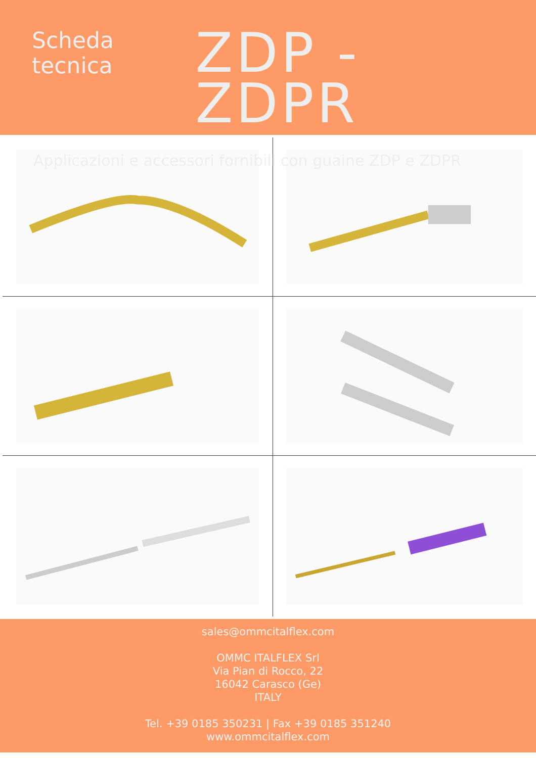Scheda
tecnica
ZDP - ZDPR
Applicazioni e accessori fornibili con guaine ZDP e ZDPR
sales@ommcitalflex.com
OMMC ITALFLEX Srl
Via Pian di Rocco, 22
16042 Carasco (Ge)
ITALY
Tel. +39 0185 350231 | Fax +39 0185 351240
www.ommcitalflex.com